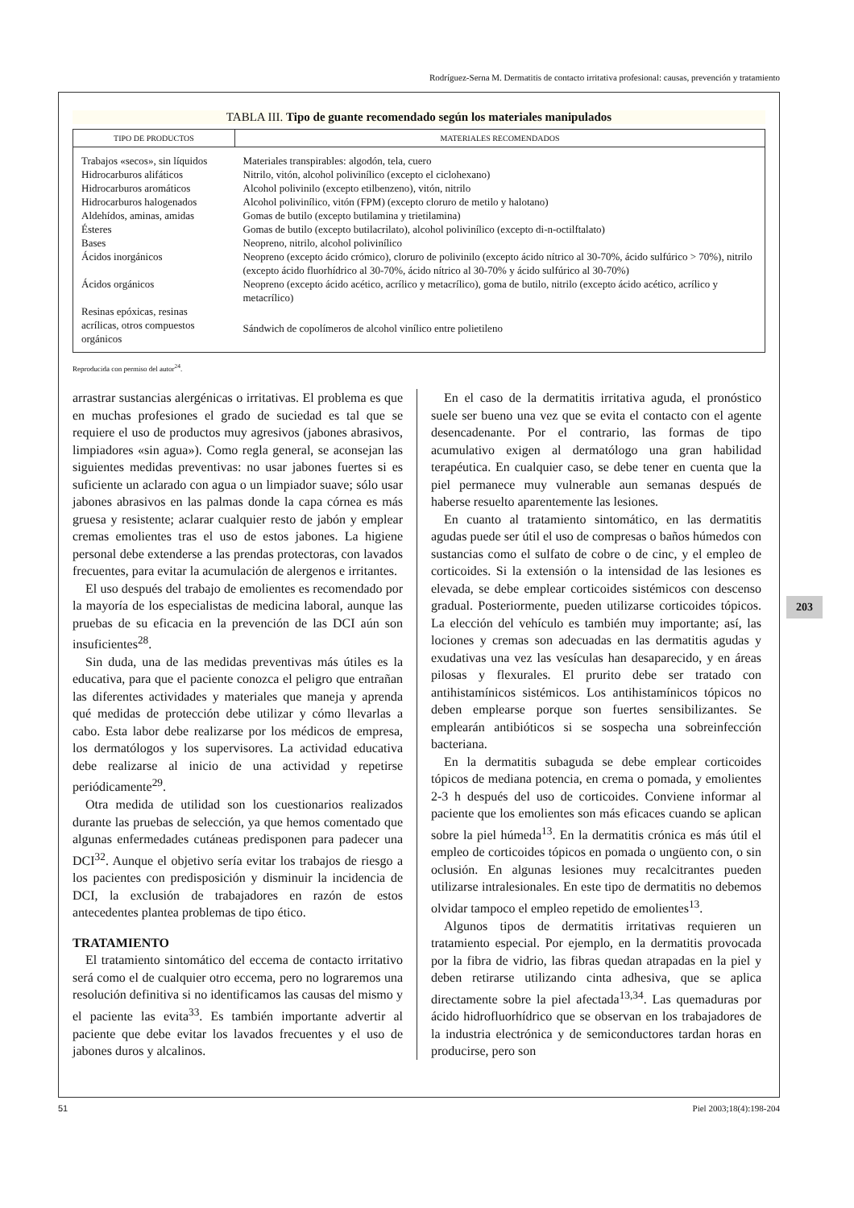Rodríguez-Serna M. Dermatitis de contacto irritativa profesional: causas, prevención y tratamiento
TABLA III. Tipo de guante recomendado según los materiales manipulados
| TIPO DE PRODUCTOS | MATERIALES RECOMENDADOS |
| --- | --- |
| Trabajos «secos», sin líquidos | Materiales transpirables: algodón, tela, cuero |
| Hidrocarburos alifáticos | Nitrilo, vitón, alcohol polivinílico (excepto el ciclohexano) |
| Hidrocarburos aromáticos | Alcohol polivinilo (excepto etilbenzeno), vitón, nitrilo |
| Hidrocarburos halogenados | Alcohol polivinílico, vitón (FPM) (excepto cloruro de metilo y halotano) |
| Aldehídos, aminas, amidas | Gomas de butilo (excepto butilamina y trietilamina) |
| Ésteres | Gomas de butilo (excepto butilacrilato), alcohol polivinílico (excepto di-n-octilftalato) |
| Bases | Neopreno, nitrilo, alcohol polivinílico |
| Ácidos inorgánicos | Neopreno (excepto ácido crómico), cloruro de polivinilo (excepto ácido nítrico al 30-70%, ácido sulfúrico > 70%), nitrilo (excepto ácido fluorhídrico al 30-70%, ácido nítrico al 30-70% y ácido sulfúrico al 30-70%) |
| Ácidos orgánicos | Neopreno (excepto ácido acético, acrílico y metacrílico), goma de butilo, nitrilo (excepto ácido acético, acrílico y metacrílico) |
| Resinas epóxicas, resinas acrílicas, otros compuestos orgánicos | Sándwich de copolímeros de alcohol vinílico entre polietileno |
Reproducida con permiso del autor<sup>24</sup>.
arrastrar sustancias alergénicas o irritativas. El problema es que en muchas profesiones el grado de suciedad es tal que se requiere el uso de productos muy agresivos (jabones abrasivos, limpiadores «sin agua»). Como regla general, se aconsejan las siguientes medidas preventivas: no usar jabones fuertes si es suficiente un aclarado con agua o un limpiador suave; sólo usar jabones abrasivos en las palmas donde la capa córnea es más gruesa y resistente; aclarar cualquier resto de jabón y emplear cremas emolientes tras el uso de estos jabones. La higiene personal debe extenderse a las prendas protectoras, con lavados frecuentes, para evitar la acumulación de alergenos e irritantes.
El uso después del trabajo de emolientes es recomendado por la mayoría de los especialistas de medicina laboral, aunque las pruebas de su eficacia en la prevención de las DCI aún son insuficientes<sup>28</sup>.
Sin duda, una de las medidas preventivas más útiles es la educativa, para que el paciente conozca el peligro que entrañan las diferentes actividades y materiales que maneja y aprenda qué medidas de protección debe utilizar y cómo llevarlas a cabo. Esta labor debe realizarse por los médicos de empresa, los dermatólogos y los supervisores. La actividad educativa debe realizarse al inicio de una actividad y repetirse periódicamente<sup>29</sup>.
Otra medida de utilidad son los cuestionarios realizados durante las pruebas de selección, ya que hemos comentado que algunas enfermedades cutáneas predisponen para padecer una DCI<sup>32</sup>. Aunque el objetivo sería evitar los trabajos de riesgo a los pacientes con predisposición y disminuir la incidencia de DCI, la exclusión de trabajadores en razón de estos antecedentes plantea problemas de tipo ético.
TRATAMIENTO
El tratamiento sintomático del eccema de contacto irritativo será como el de cualquier otro eccema, pero no lograremos una resolución definitiva si no identificamos las causas del mismo y el paciente las evita<sup>33</sup>. Es también importante advertir al paciente que debe evitar los lavados frecuentes y el uso de jabones duros y alcalinos.
En el caso de la dermatitis irritativa aguda, el pronóstico suele ser bueno una vez que se evita el contacto con el agente desencadenante. Por el contrario, las formas de tipo acumulativo exigen al dermatólogo una gran habilidad terapéutica. En cualquier caso, se debe tener en cuenta que la piel permanece muy vulnerable aun semanas después de haberse resuelto aparentemente las lesiones.
En cuanto al tratamiento sintomático, en las dermatitis agudas puede ser útil el uso de compresas o baños húmedos con sustancias como el sulfato de cobre o de cinc, y el empleo de corticoides. Si la extensión o la intensidad de las lesiones es elevada, se debe emplear corticoides sistémicos con descenso gradual. Posteriormente, pueden utilizarse corticoides tópicos. La elección del vehículo es también muy importante; así, las lociones y cremas son adecuadas en las dermatitis agudas y exudativas una vez las vesículas han desaparecido, y en áreas pilosas y flexurales. El prurito debe ser tratado con antihistamínicos sistémicos. Los antihistamínicos tópicos no deben emplearse porque son fuertes sensibilizantes. Se emplearán antibióticos si se sospecha una sobreinfección bacteriana.
En la dermatitis subaguda se debe emplear corticoides tópicos de mediana potencia, en crema o pomada, y emolientes 2-3 h después del uso de corticoides. Conviene informar al paciente que los emolientes son más eficaces cuando se aplican sobre la piel húmeda<sup>13</sup>. En la dermatitis crónica es más útil el empleo de corticoides tópicos en pomada o ungüento con, o sin oclusión. En algunas lesiones muy recalcitrantes pueden utilizarse intralesionales. En este tipo de dermatitis no debemos olvidar tampoco el empleo repetido de emolientes<sup>13</sup>.
Algunos tipos de dermatitis irritativas requieren un tratamiento especial. Por ejemplo, en la dermatitis provocada por la fibra de vidrio, las fibras quedan atrapadas en la piel y deben retirarse utilizando cinta adhesiva, que se aplica directamente sobre la piel afectada<sup>13,34</sup>. Las quemaduras por ácido hidrofluorhídrico que se observan en los trabajadores de la industria electrónica y de semiconductores tardan horas en producirse, pero son
203
51 Piel 2003;18(4):198-204